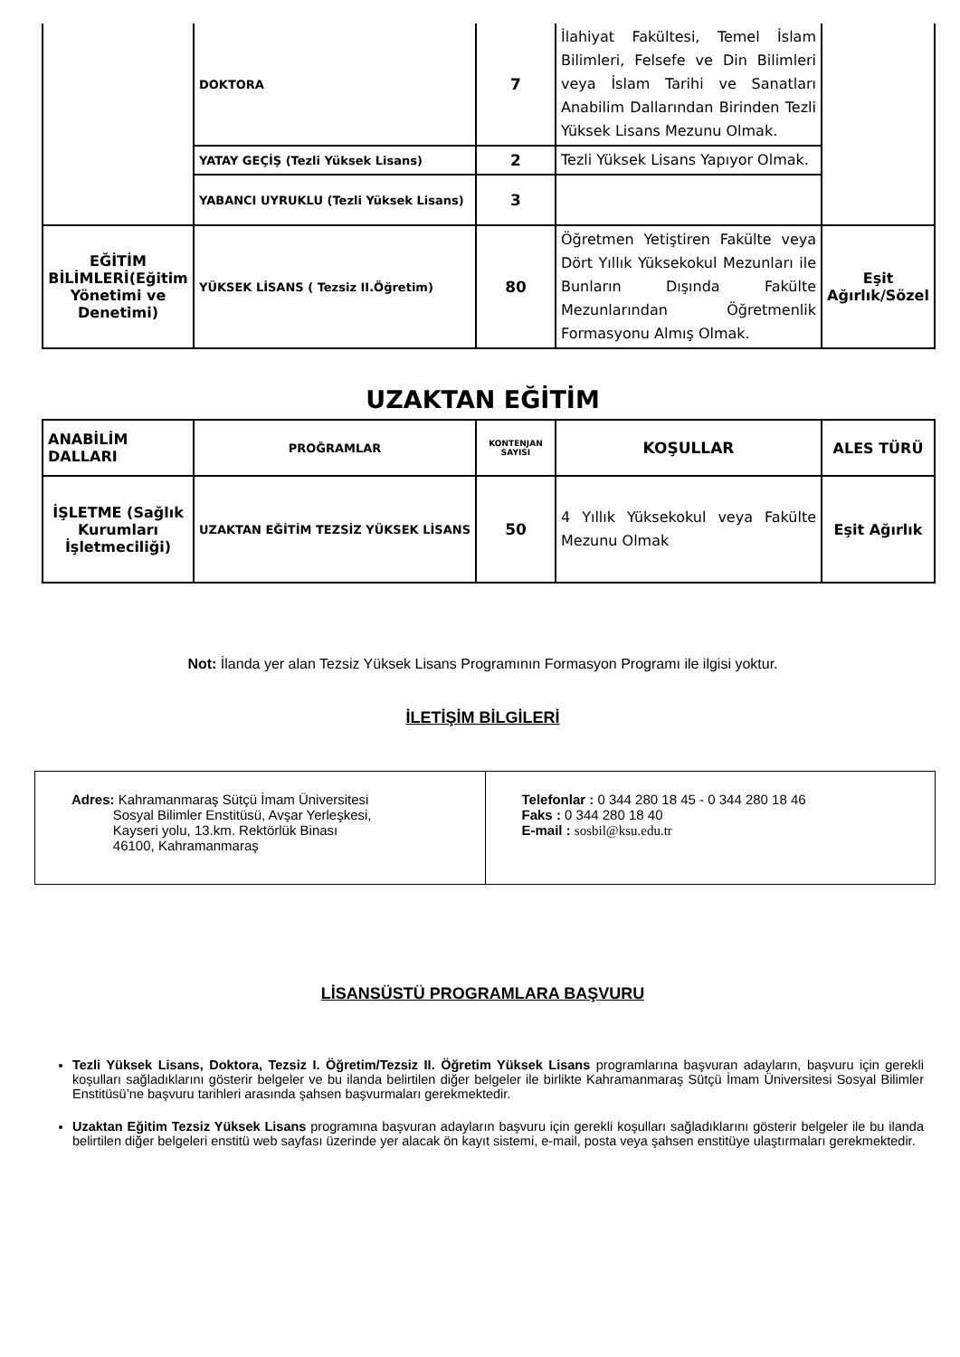| | DOKTORA | 7 | İlahiyat Fakültesi, Temel İslam Bilimleri, Felsefe ve Din Bilimleri veya İslam Tarihi ve Sanatları Anabilim Dallarından Birinden Tezli Yüksek Lisans Mezunu Olmak. | |
| | YATAY GEÇİŞ (Tezli Yüksek Lisans) | 2 | Tezli Yüksek Lisans Yapıyor Olmak. | |
| | YABANCI UYRUKLU (Tezli Yüksek Lisans) | 3 | | |
| EĞİTİM BİLİMLERİ(Eğitim Yönetimi ve Denetimi) | YÜKSEK LİSANS ( Tezsiz II.Öğretim) | 80 | Öğretmen Yetiştiren Fakülte veya Dört Yıllık Yüksekokul Mezunları ile Bunların Dışında Fakülte Mezunlarından Öğretmenlik Formasyonu Almış Olmak. | Eşit Ağırlık/Sözel |
UZAKTAN EĞİTİM
| ANABİLİM DALLARI | PROĞRAMLAR | KONTENJAN SAYISI | KOŞULLAR | ALES TÜRÜ |
| --- | --- | --- | --- | --- |
| İŞLETME (Sağlık Kurumları İşletmeciliği) | UZAKTAN EĞİTİM TEZSİZ YÜKSEK LİSANS | 50 | 4 Yıllık Yüksekokul veya Fakülte Mezunu Olmak | Eşit Ağırlık |
Not: İlanda yer alan Tezsiz Yüksek Lisans Programının Formasyon Programı ile ilgisi yoktur.
İLETİŞİM BİLGİLERİ
| Adres: Kahramanmaraş Sütçü İmam Üniversitesi Sosyal Bilimler Enstitüsü, Avşar Yerleşkesi, Kayseri yolu, 13.km. Rektörlük Binası 46100, Kahramanmaraş | Telefonlar : 0 344 280 18 45 - 0 344 280 18 46 Faks : 0 344 280 18 40 E-mail : sosbil@ksu.edu.tr |
LİSANSÜSTÜ PROGRAMLARA BAŞVURU
Tezli Yüksek Lisans, Doktora, Tezsiz I. Öğretim/Tezsiz II. Öğretim Yüksek Lisans programlarına başvuran adayların, başvuru için gerekli koşulları sağladıklarını gösterir belgeler ve bu ilanda belirtilen diğer belgeler ile birlikte Kahramanmaraş Sütçü İmam Üniversitesi Sosyal Bilimler Enstitüsü’ne başvuru tarihleri arasında şahsen başvurmaları gerekmektedir.
Uzaktan Eğitim Tezsiz Yüksek Lisans programına başvuran adayların başvuru için gerekli koşulları sağladıklarını gösterir belgeler ile bu ilanda belirtilen diğer belgeleri enstitü web sayfası üzerinde yer alacak ön kayıt sistemi, e-mail, posta veya şahsen enstitüye ulaştırmaları gerekmektedir.